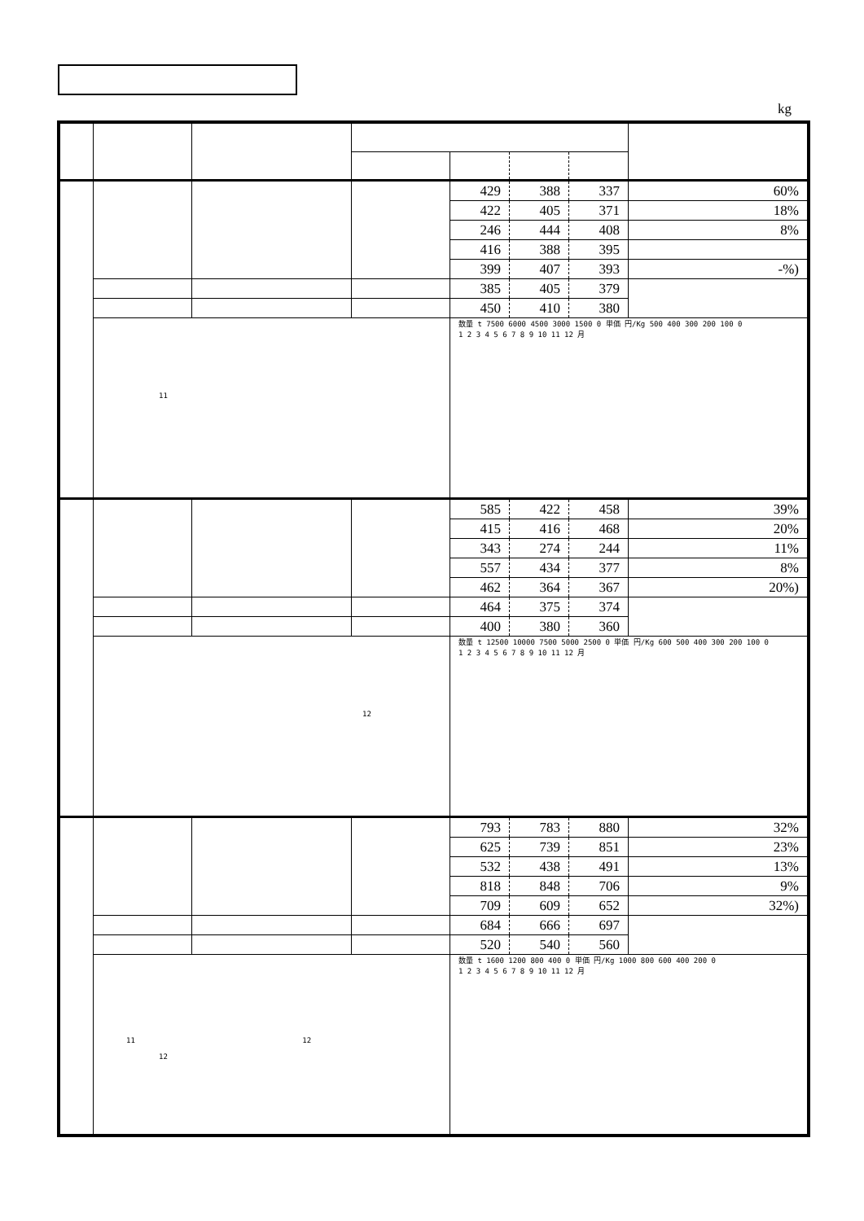kg
| | | | | 429 | 388 | 337 | 60% |
| | | | | 422 | 405 | 371 | 18% |
| | | | | 246 | 444 | 408 | 8% |
| | | | | 416 | 388 | 395 | |
| | | | | 399 | 407 | 393 | -%) |
| | | | | 385 | 405 | 379 | |
| | | | | 450 | 410 | 380 | |
| | 11 | | | 数量 t 7500 6000 4500 3000 1500 0 単価 円/Kg 500 400 300 200 100 0 1 2 3 4 5 6 7 8 9 10 11 12 月 | | | |
| | | | | 585 | 422 | 458 | 39% |
| | | | | 415 | 416 | 468 | 20% |
| | | | | 343 | 274 | 244 | 11% |
| | | | | 557 | 434 | 377 | 8% |
| | | | | 462 | 364 | 367 | 20%) |
| | | | | 464 | 375 | 374 | |
| | | | | 400 | 380 | 360 | |
| | 12 | | | 数量 t 12500 10000 7500 5000 2500 0 単価 円/Kg 600 500 400 300 200 100 0 1 2 3 4 5 6 7 8 9 10 11 12 月 | | | |
| | | | | 793 | 783 | 880 | 32% |
| | | | | 625 | 739 | 851 | 23% |
| | | | | 532 | 438 | 491 | 13% |
| | | | | 818 | 848 | 706 | 9% |
| | | | | 709 | 609 | 652 | 32%) |
| | | | | 684 | 666 | 697 | |
| | | | | 520 | 540 | 560 | |
| | 11 12 12 | | | 数量 t 1600 1200 800 400 0 単価 円/Kg 1000 800 600 400 200 0 1 2 3 4 5 6 7 8 9 10 11 12 月 | | | |